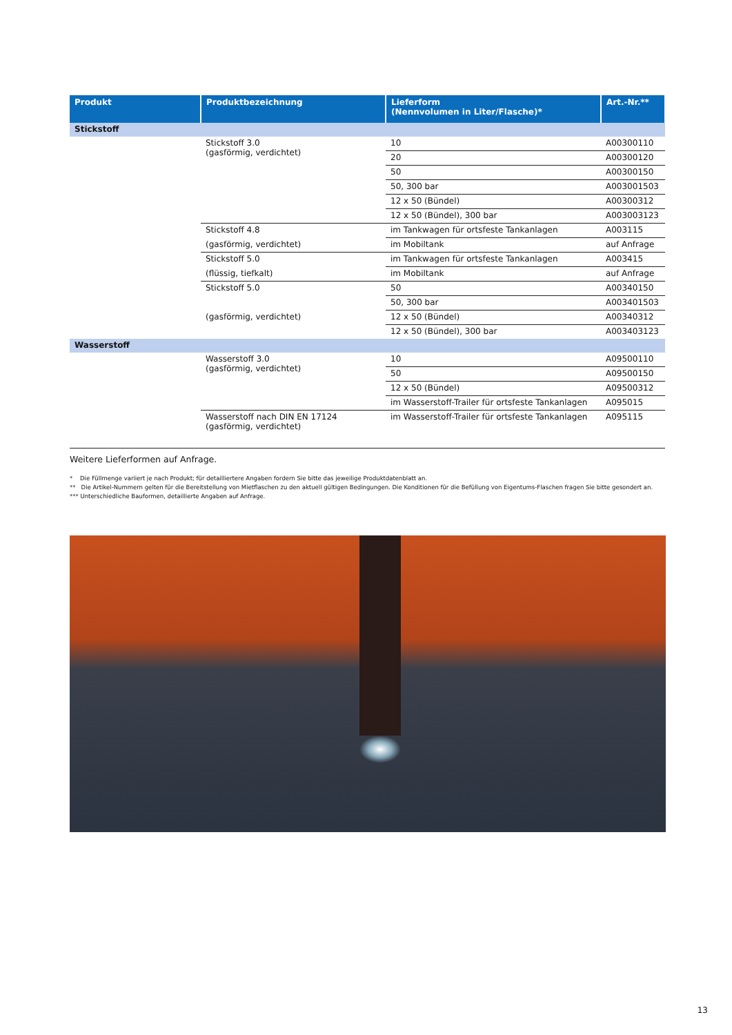| Produkt | Produktbezeichnung | Lieferform (Nennvolumen in Liter/Flasche)* | Art.-Nr.** |
| --- | --- | --- | --- |
| Stickstoff | | | |
| | Stickstoff 3.0 (gasförmig, verdichtet) | 10 | A00300110 |
| | | 20 | A00300120 |
| | | 50 | A00300150 |
| | | 50, 300 bar | A003001503 |
| | | 12 x 50 (Bündel) | A00300312 |
| | | 12 x 50 (Bündel), 300 bar | A003003123 |
| | Stickstoff 4.8 | im Tankwagen für ortsfeste Tankanlagen | A003115 |
| | (gasförmig, verdichtet) | im Mobiltank | auf Anfrage |
| | Stickstoff 5.0 | im Tankwagen für ortsfeste Tankanlagen | A003415 |
| | (flüssig, tiefkalt) | im Mobiltank | auf Anfrage |
| | Stickstoff 5.0 | 50 | A00340150 |
| | | 50, 300 bar | A003401503 |
| | (gasförmig, verdichtet) | 12 x 50 (Bündel) | A00340312 |
| | | 12 x 50 (Bündel), 300 bar | A003403123 |
| Wasserstoff | | | |
| | Wasserstoff 3.0 (gasförmig, verdichtet) | 10 | A09500110 |
| | | 50 | A09500150 |
| | | 12 x 50 (Bündel) | A09500312 |
| | | im Wasserstoff-Trailer für ortsfeste Tankanlagen | A095015 |
| | Wasserstoff nach DIN EN 17124 (gasförmig, verdichtet) | im Wasserstoff-Trailer für ortsfeste Tankanlagen | A095115 |
Weitere Lieferformen auf Anfrage.
* Die Füllmenge variiert je nach Produkt; für detailliertere Angaben fordern Sie bitte das jeweilige Produktdatenblatt an.
** Die Artikel-Nummern gelten für die Bereitstellung von Mietflaschen zu den aktuell gültigen Bedingungen. Die Konditionen für die Befüllung von Eigentums-Flaschen fragen Sie bitte gesondert an.
*** Unterschiedliche Bauformen, detaillierte Angaben auf Anfrage.
13